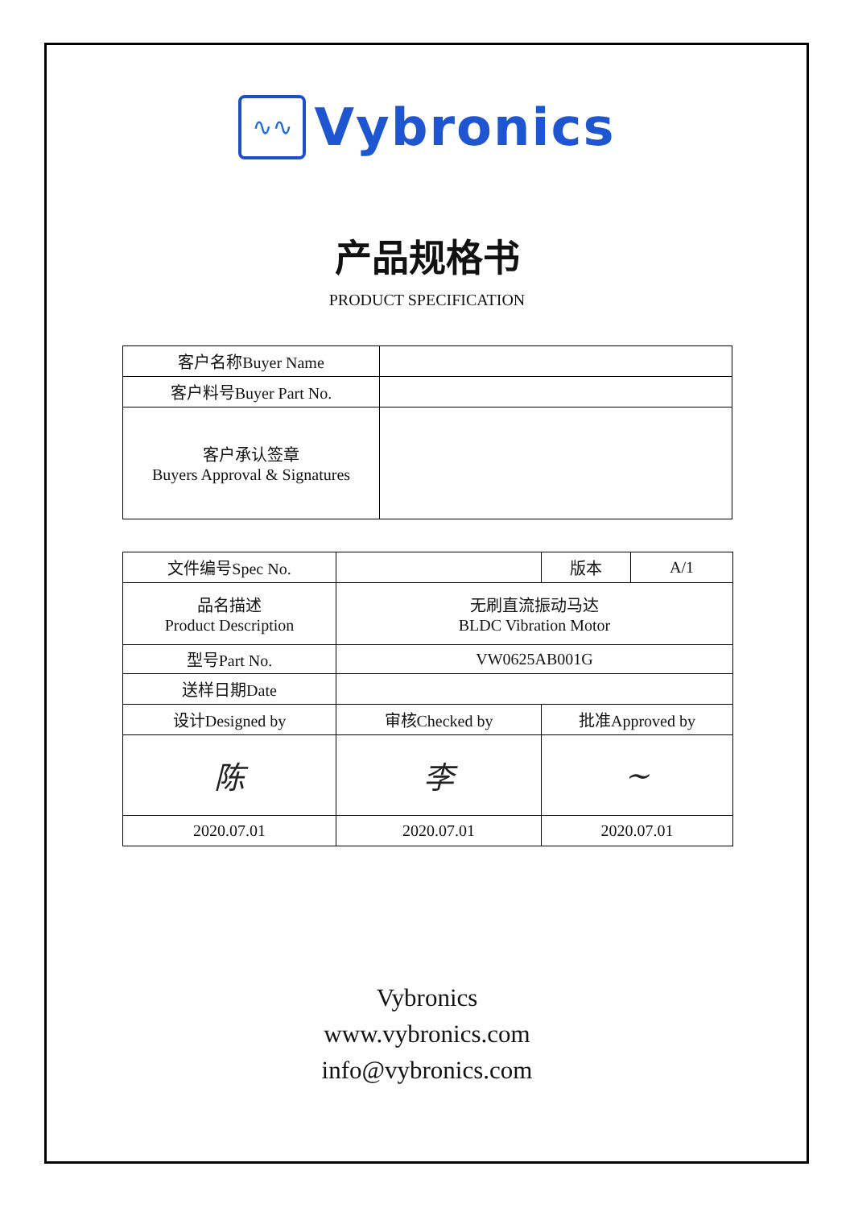∿∿
Vybronics
产品规格书
PRODUCT SPECIFICATION
| 客户名称Buyer Name | |
| 客户料号Buyer Part No. | |
| 客户承认签章 Buyers Approval & Signatures | |
| 文件编号Spec No. | | 版本 | A/1 |
| 品名描述 Product Description | 无刷直流振动马达 BLDC Vibration Motor | | |
| 型号Part No. | VW0625AB001G | | |
| 送样日期Date | | | |
| 设计Designed by | 审核Checked by | 批准Approved by | |
| 陈 | 李 | ~ | |
| 2020.07.01 | 2020.07.01 | 2020.07.01 | |
Vybronics
www.vybronics.com
info@vybronics.com